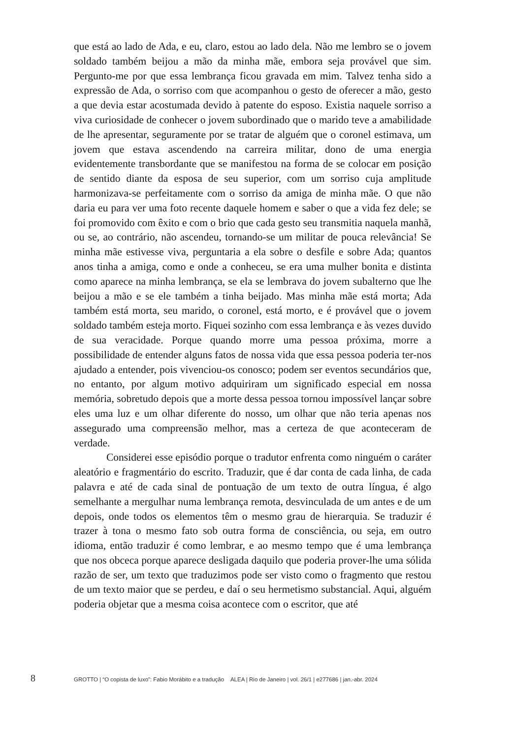que está ao lado de Ada, e eu, claro, estou ao lado dela. Não me lembro se o jovem soldado também beijou a mão da minha mãe, embora seja provável que sim. Pergunto-me por que essa lembrança ficou gravada em mim. Talvez tenha sido a expressão de Ada, o sorriso com que acompanhou o gesto de oferecer a mão, gesto a que devia estar acostumada devido à patente do esposo. Existia naquele sorriso a viva curiosidade de conhecer o jovem subordinado que o marido teve a amabilidade de lhe apresentar, seguramente por se tratar de alguém que o coronel estimava, um jovem que estava ascendendo na carreira militar, dono de uma energia evidentemente transbordante que se manifestou na forma de se colocar em posição de sentido diante da esposa de seu superior, com um sorriso cuja amplitude harmonizava-se perfeitamente com o sorriso da amiga de minha mãe. O que não daria eu para ver uma foto recente daquele homem e saber o que a vida fez dele; se foi promovido com êxito e com o brio que cada gesto seu transmitia naquela manhã, ou se, ao contrário, não ascendeu, tornando-se um militar de pouca relevância! Se minha mãe estivesse viva, perguntaria a ela sobre o desfile e sobre Ada; quantos anos tinha a amiga, como e onde a conheceu, se era uma mulher bonita e distinta como aparece na minha lembrança, se ela se lembrava do jovem subalterno que lhe beijou a mão e se ele também a tinha beijado. Mas minha mãe está morta; Ada também está morta, seu marido, o coronel, está morto, e é provável que o jovem soldado também esteja morto. Fiquei sozinho com essa lembrança e às vezes duvido de sua veracidade. Porque quando morre uma pessoa próxima, morre a possibilidade de entender alguns fatos de nossa vida que essa pessoa poderia ter-nos ajudado a entender, pois vivenciou-os conosco; podem ser eventos secundários que, no entanto, por algum motivo adquiriram um significado especial em nossa memória, sobretudo depois que a morte dessa pessoa tornou impossível lançar sobre eles uma luz e um olhar diferente do nosso, um olhar que não teria apenas nos assegurado uma compreensão melhor, mas a certeza de que aconteceram de verdade.
Considerei esse episódio porque o tradutor enfrenta como ninguém o caráter aleatório e fragmentário do escrito. Traduzir, que é dar conta de cada linha, de cada palavra e até de cada sinal de pontuação de um texto de outra língua, é algo semelhante a mergulhar numa lembrança remota, desvinculada de um antes e de um depois, onde todos os elementos têm o mesmo grau de hierarquia. Se traduzir é trazer à tona o mesmo fato sob outra forma de consciência, ou seja, em outro idioma, então traduzir é como lembrar, e ao mesmo tempo que é uma lembrança que nos obceca porque aparece desligada daquilo que poderia prover-lhe uma sólida razão de ser, um texto que traduzimos pode ser visto como o fragmento que restou de um texto maior que se perdeu, e daí o seu hermetismo substancial. Aqui, alguém poderia objetar que a mesma coisa acontece com o escritor, que até
8 GROTTO | “O copista de luxo”: Fabio Morábito e a tradução ALEA | Rio de Janeiro | vol. 26/1 | e277686 | jan.-abr. 2024